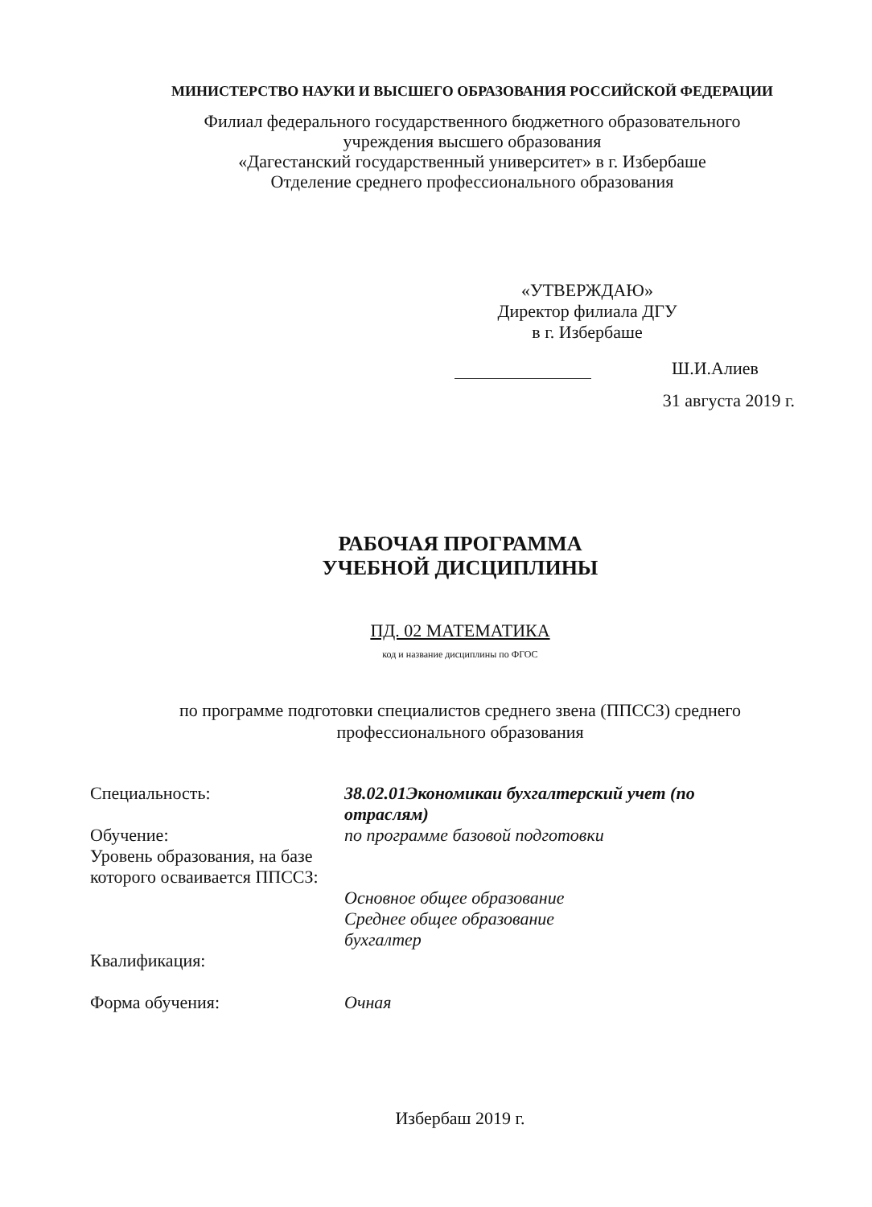МИНИСТЕРСТВО НАУКИ И ВЫСШЕГО ОБРАЗОВАНИЯ РОССИЙСКОЙ ФЕДЕРАЦИИ
Филиал федерального государственного бюджетного образовательного
учреждения высшего образования
«Дагестанский государственный университет» в г. Избербаше
Отделение среднего профессионального образования
«УТВЕРЖДАЮ»
Директор филиала ДГУ
в г. Избербаше
Ш.И.Алиев
31 августа 2019 г.
РАБОЧАЯ ПРОГРАММА
УЧЕБНОЙ ДИСЦИПЛИНЫ
ПД. 02 МАТЕМАТИКА
код и название дисциплины по ФГОС
по программе подготовки специалистов среднего звена (ППССЗ) среднего
профессионального образования
| Специальность: | 38.02.01Экономикаи бухгалтерский учет (по отраслям) |
| Обучение: | по программе базовой подготовки |
| Уровень образования, на базе которого осваивается ППССЗ: | Основное общее образование Среднее общее образование |
| Квалификация: | бухгалтер |
| Форма обучения: | Очная |
Избербаш 2019 г.